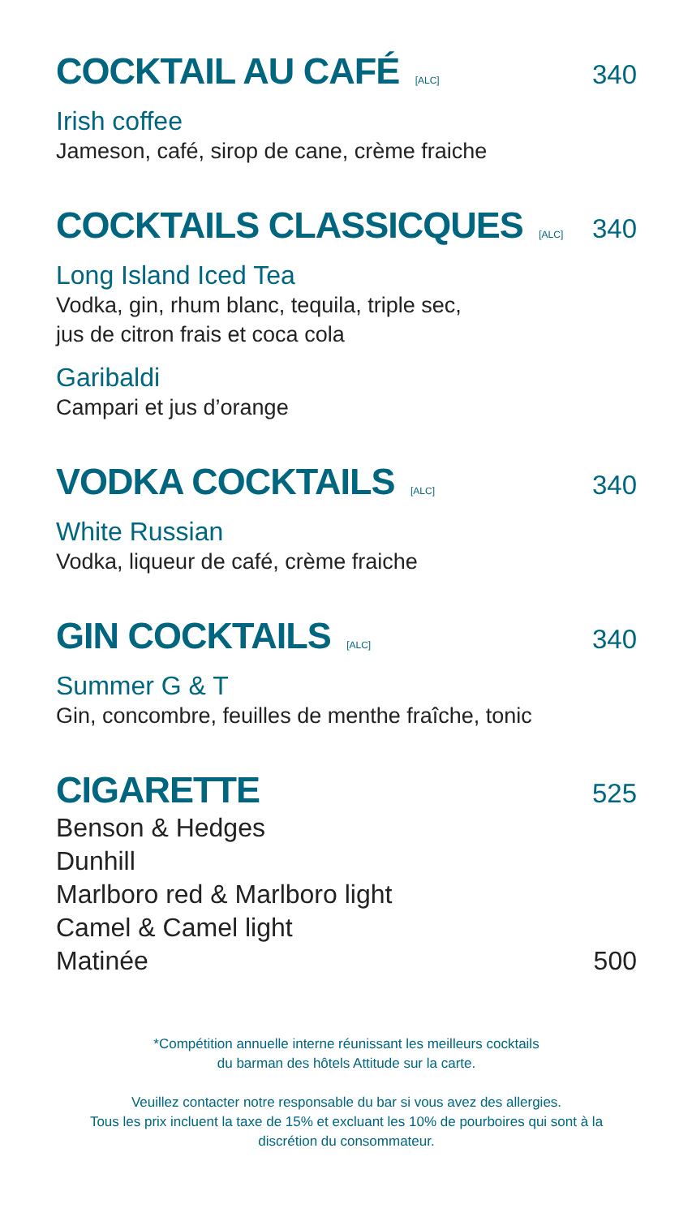COCKTAIL AU CAFÉ [ALC]
340
Irish coffee
Jameson, café, sirop de cane, crème fraiche
COCKTAILS CLASSICQUES [ALC]
340
Long Island Iced Tea
Vodka, gin, rhum blanc, tequila, triple sec,
jus de citron frais et coca cola
Garibaldi
Campari et jus d’orange
VODKA COCKTAILS [ALC]
340
White Russian
Vodka, liqueur de café, crème fraiche
GIN COCKTAILS [ALC]
340
Summer G & T
Gin, concombre, feuilles de menthe fraîche, tonic
CIGARETTE
525
Benson & Hedges
Dunhill
Marlboro red & Marlboro light
Camel & Camel light
Matinée 500
*Compétition annuelle interne réunissant les meilleurs cocktails
du barman des hôtels Attitude sur la carte.
Veuillez contacter notre responsable du bar si vous avez des allergies.
Tous les prix incluent la taxe de 15% et excluant les 10% de pourboires qui sont à la
discrétion du consommateur.